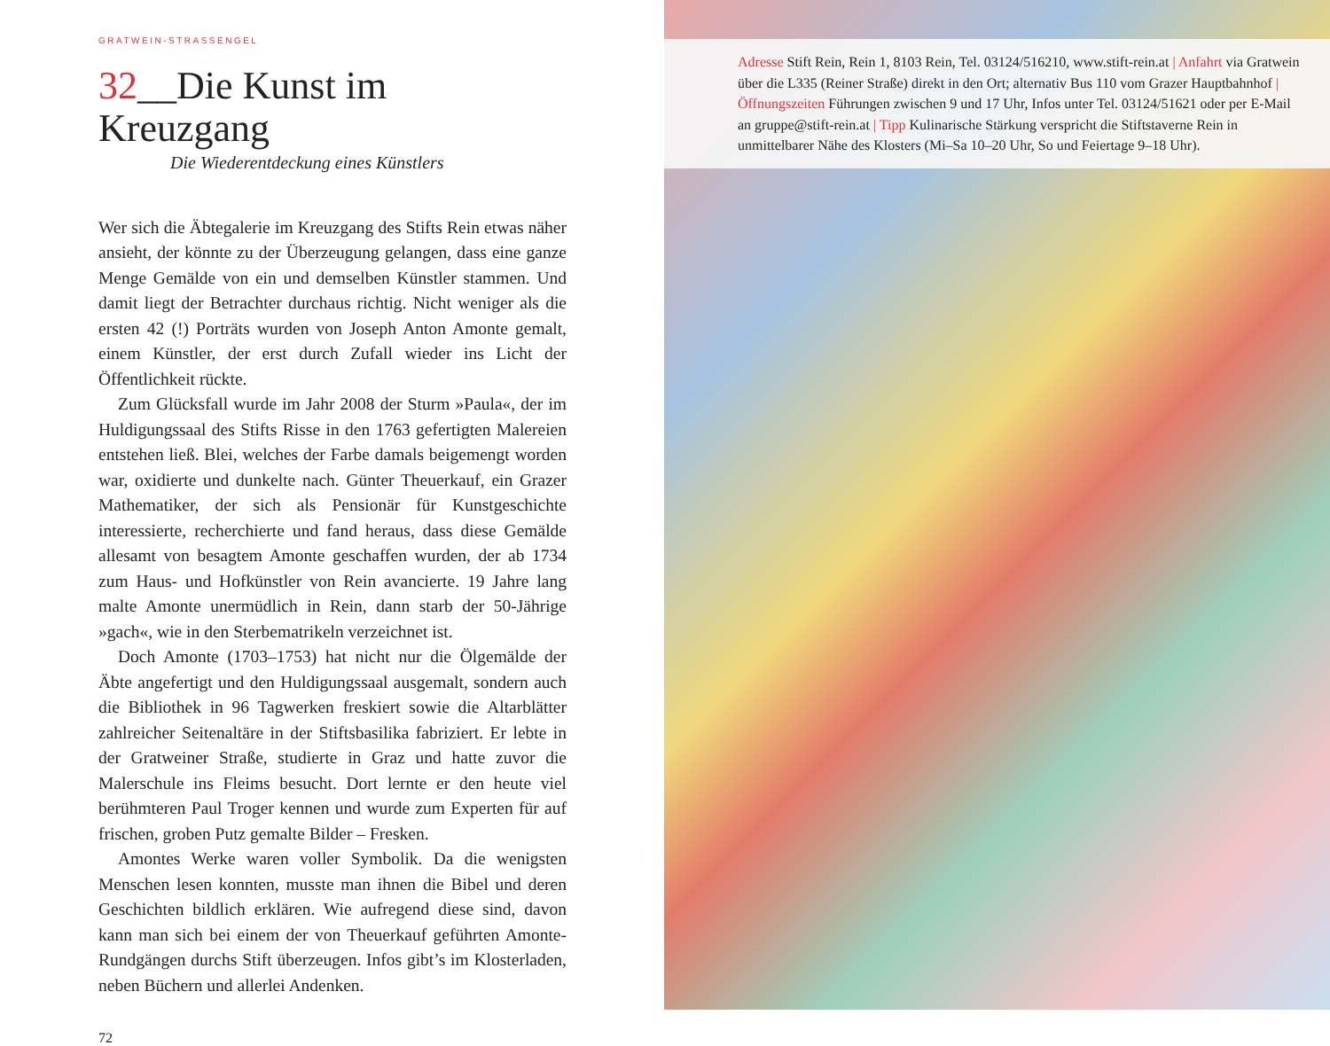GRATWEIN-STRASSENGEL
32__Die Kunst im Kreuzgang
Die Wiederentdeckung eines Künstlers
Wer sich die Äbtegalerie im Kreuzgang des Stifts Rein etwas näher ansieht, der könnte zu der Überzeugung gelangen, dass eine ganze Menge Gemälde von ein und demselben Künstler stammen. Und damit liegt der Betrachter durchaus richtig. Nicht weniger als die ersten 42 (!) Porträts wurden von Joseph Anton Amonte gemalt, einem Künstler, der erst durch Zufall wieder ins Licht der Öffentlichkeit rückte.
Zum Glücksfall wurde im Jahr 2008 der Sturm »Paula«, der im Huldigungssaal des Stifts Risse in den 1763 gefertigten Malereien entstehen ließ. Blei, welches der Farbe damals beigemengt worden war, oxidierte und dunkelte nach. Günter Theuerkauf, ein Grazer Mathematiker, der sich als Pensionär für Kunstgeschichte interessierte, recherchierte und fand heraus, dass diese Gemälde allesamt von besagtem Amonte geschaffen wurden, der ab 1734 zum Haus- und Hofkünstler von Rein avancierte. 19 Jahre lang malte Amonte unermüdlich in Rein, dann starb der 50-Jährige »gach«, wie in den Sterbematrikeln verzeichnet ist.
Doch Amonte (1703–1753) hat nicht nur die Ölgemälde der Äbte angefertigt und den Huldigungssaal ausgemalt, sondern auch die Bibliothek in 96 Tagwerken freskiert sowie die Altarblätter zahlreicher Seitenaltäre in der Stiftsbasilika fabriziert. Er lebte in der Gratweiner Straße, studierte in Graz und hatte zuvor die Malerschule ins Fleims besucht. Dort lernte er den heute viel berühmteren Paul Troger kennen und wurde zum Experten für auf frischen, groben Putz gemalte Bilder – Fresken.
Amontes Werke waren voller Symbolik. Da die wenigsten Menschen lesen konnten, musste man ihnen die Bibel und deren Geschichten bildlich erklären. Wie aufregend diese sind, davon kann man sich bei einem der von Theuerkauf geführten Amonte-Rundgängen durchs Stift überzeugen. Infos gibt’s im Klosterladen, neben Büchern und allerlei Andenken.
72
Adresse Stift Rein, Rein 1, 8103 Rein, Tel. 03124/516210, www.stift-rein.at | Anfahrt via Gratwein über die L335 (Reiner Straße) direkt in den Ort; alternativ Bus 110 vom Grazer Hauptbahnhof | Öffnungszeiten Führungen zwischen 9 und 17 Uhr, Infos unter Tel. 03124/51621 oder per E-Mail an gruppe@stift-rein.at | Tipp Kulinarische Stärkung verspricht die Stiftstaverne Rein in unmittelbarer Nähe des Klosters (Mi–Sa 10–20 Uhr, So und Feiertage 9–18 Uhr).